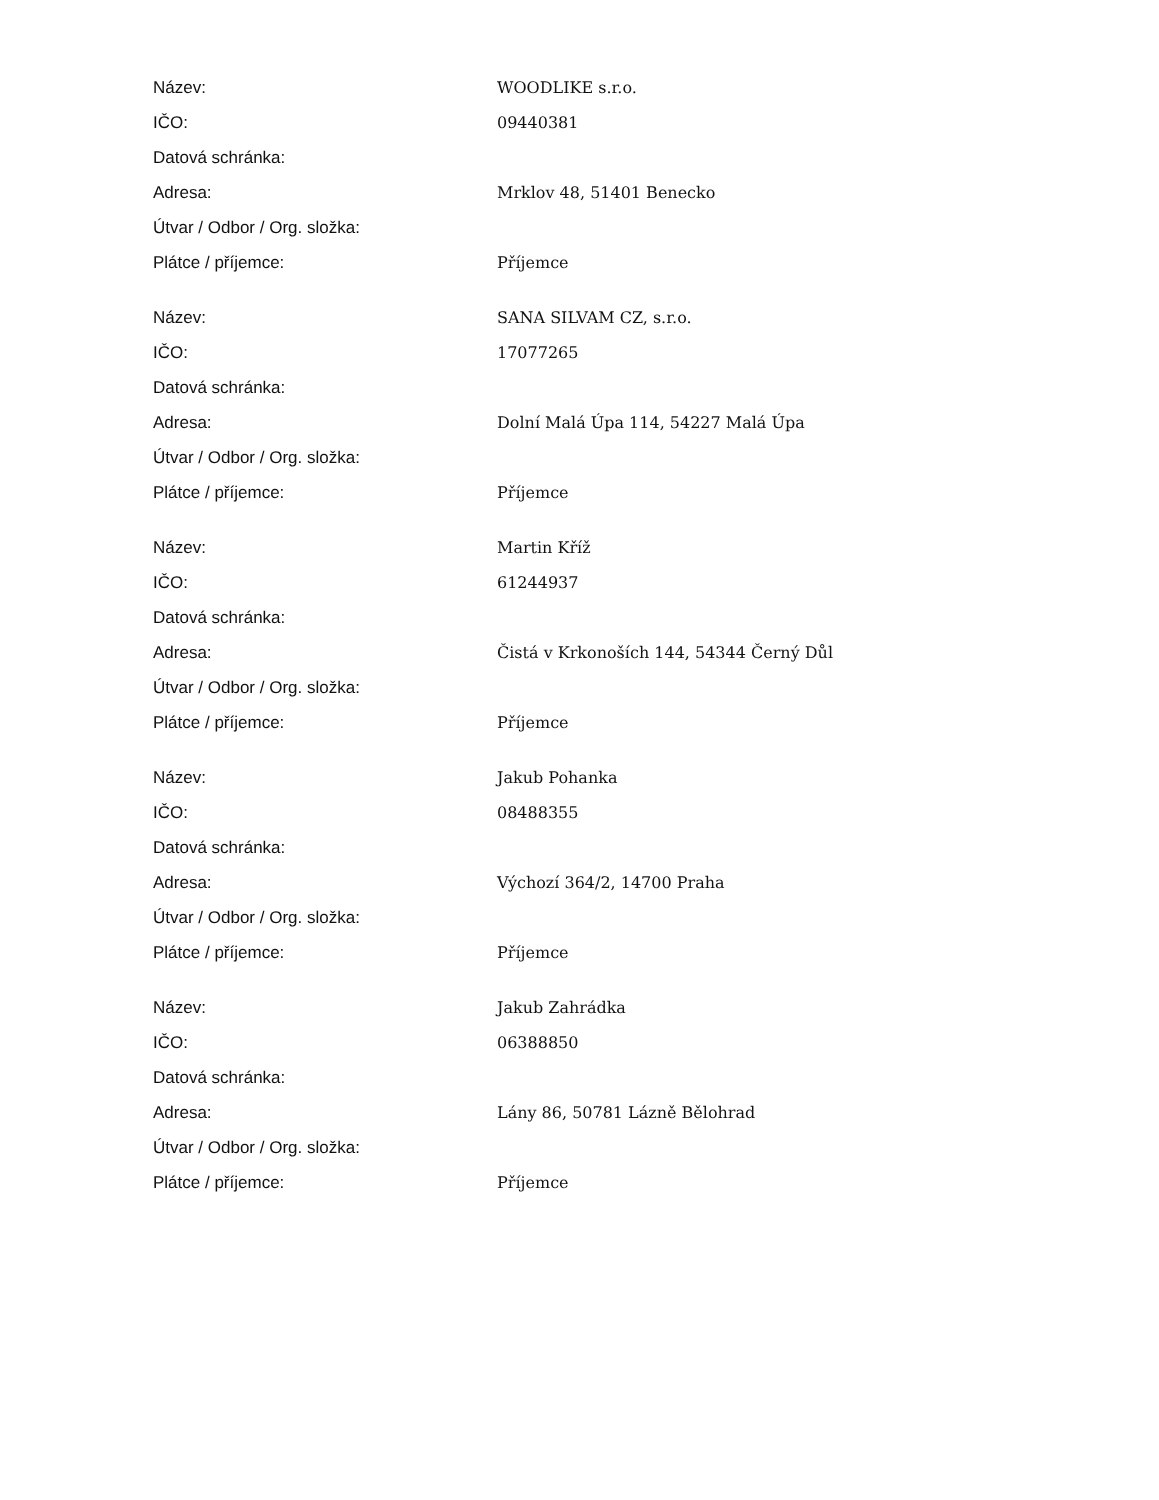| Název: | WOODLIKE s.r.o. |
| IČO: | 09440381 |
| Datová schránka: | |
| Adresa: | Mrklov 48, 51401 Benecko |
| Útvar / Odbor / Org. složka: | |
| Plátce / příjemce: | Příjemce |
| Název: | SANA SILVAM CZ, s.r.o. |
| IČO: | 17077265 |
| Datová schránka: | |
| Adresa: | Dolní Malá Úpa 114, 54227 Malá Úpa |
| Útvar / Odbor / Org. složka: | |
| Plátce / příjemce: | Příjemce |
| Název: | Martin Kříž |
| IČO: | 61244937 |
| Datová schránka: | |
| Adresa: | Čistá v Krkonoších 144, 54344 Černý Důl |
| Útvar / Odbor / Org. složka: | |
| Plátce / příjemce: | Příjemce |
| Název: | Jakub Pohanka |
| IČO: | 08488355 |
| Datová schránka: | |
| Adresa: | Výchozí 364/2, 14700 Praha |
| Útvar / Odbor / Org. složka: | |
| Plátce / příjemce: | Příjemce |
| Název: | Jakub Zahrádka |
| IČO: | 06388850 |
| Datová schránka: | |
| Adresa: | Lány 86, 50781 Lázně Bělohrad |
| Útvar / Odbor / Org. složka: | |
| Plátce / příjemce: | Příjemce |